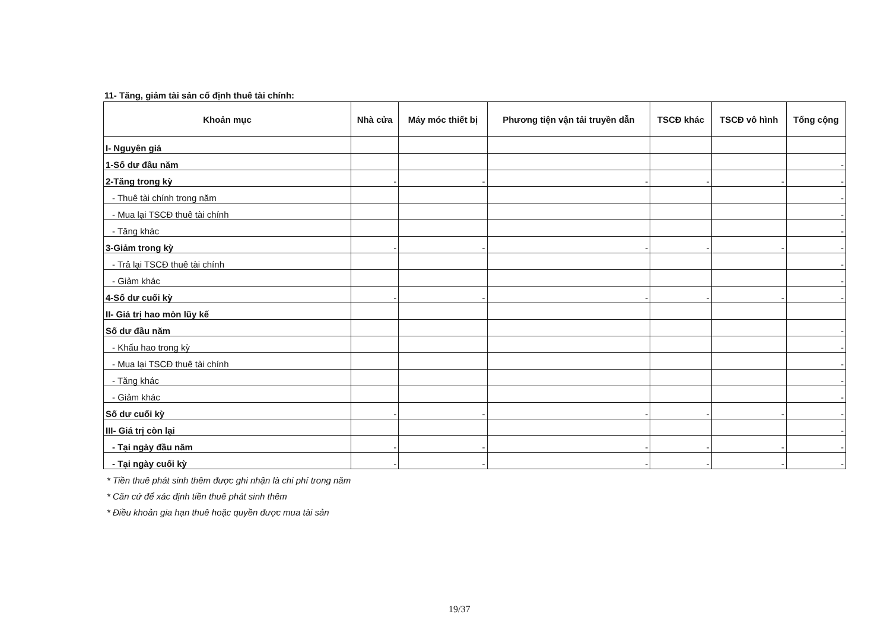11- Tăng, giảm tài sản cố định thuê tài chính:
| Khoản mục | Nhà cửa | Máy móc thiết bị | Phương tiện vận tải truyền dẫn | TSCĐ khác | TSCĐ vô hình | Tổng cộng |
| --- | --- | --- | --- | --- | --- | --- |
| I- Nguyên giá | | | | | | |
| 1-Số dư đầu năm | | | | | | - |
| 2-Tăng trong kỳ | - | - | - | - | - | - |
| - Thuê tài chính trong năm | | | | | | - |
| - Mua lại TSCĐ thuê tài chính | | | | | | - |
| - Tăng khác | | | | | | - |
| 3-Giảm trong kỳ | - | - | - | - | - | - |
| - Trả lại TSCĐ thuê tài chính | | | | | | - |
| - Giảm khác | | | | | | - |
| 4-Số dư cuối kỳ | - | - | - | - | - | - |
| II- Giá trị hao mòn lũy kế | | | | | | |
| Số dư đầu năm | | | | | | - |
| - Khấu hao trong kỳ | | | | | | - |
| - Mua lại TSCĐ thuê tài chính | | | | | | - |
| - Tăng khác | | | | | | - |
| - Giảm khác | | | | | | - |
| Số dư cuối kỳ | - | - | - | - | - | - |
| III- Giá trị còn lại | | | | | | - |
| - Tại ngày đầu năm | - | - | - | - | - | - |
| - Tại ngày cuối kỳ | - | - | - | - | - | - |
* Tiền thuê phát sinh thêm được ghi nhận là chi phí trong năm
* Căn cứ để xác định tiền thuê phát sinh thêm
* Điều khoản gia hạn thuê hoặc quyền được mua tài sản
19/37